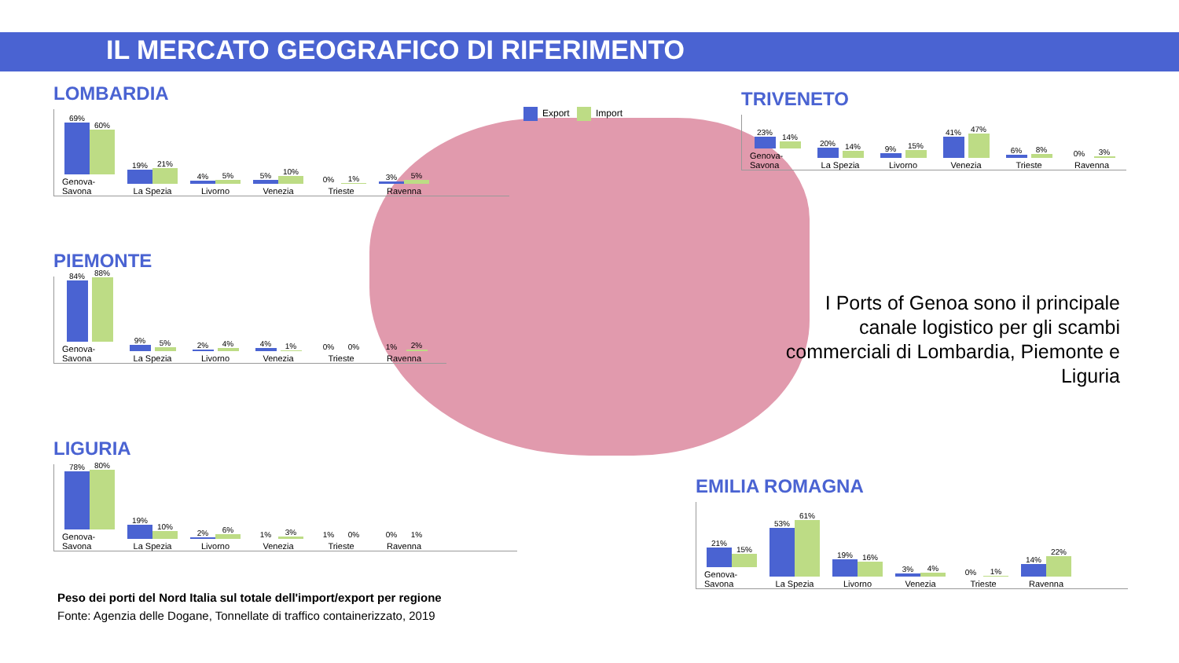IL MERCATO GEOGRAFICO DI RIFERIMENTO
Export Import
LOMBARDIA
69%
60%
Genova-Savona
19%
21%
La Spezia
4%
5%
Livorno
5%
10%
Venezia
0%
1%
Trieste
3%
5%
Ravenna
PIEMONTE
84%
88%
Genova-Savona
9%
5%
La Spezia
2%
4%
Livorno
4%
1%
Venezia
0%
0%
Trieste
1%
2%
Ravenna
LIGURIA
78%
80%
Genova-Savona
19%
10%
La Spezia
2%
6%
Livorno
1%
3%
Venezia
1%
0%
Trieste
0%
1%
Ravenna
TRIVENETO
23%
14%
Genova-Savona
20%
14%
La Spezia
9%
15%
Livorno
41%
47%
Venezia
6%
8%
Trieste
0%
3%
Ravenna
I Ports of Genoa sono il principale canale logistico per gli scambi commerciali di Lombardia, Piemonte e Liguria
EMILIA ROMAGNA
21%
15%
Genova-Savona
53%
61%
La Spezia
19%
16%
Livorno
3%
4%
Venezia
0%
1%
Trieste
14%
22%
Ravenna
Peso dei porti del Nord Italia sul totale dell'import/export per regione
Fonte: Agenzia delle Dogane, Tonnellate di traffico containerizzato, 2019